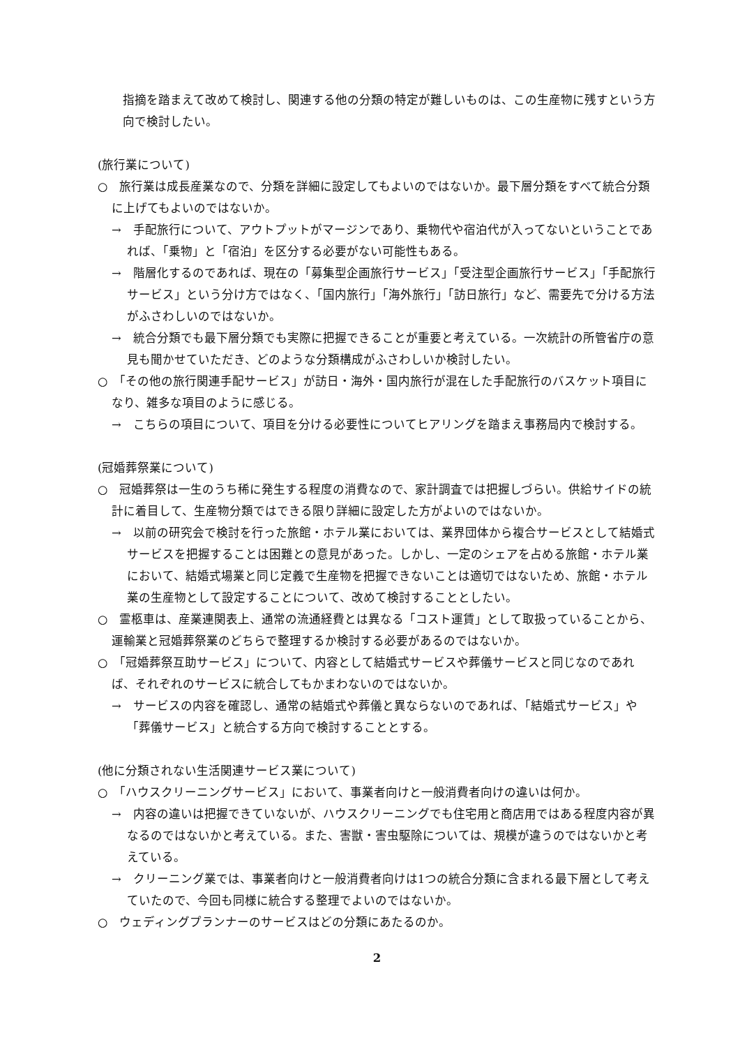指摘を踏まえて改めて検討し、関連する他の分類の特定が難しいものは、この生産物に残すという方向で検討したい。
(旅行業について)
○　旅行業は成長産業なので、分類を詳細に設定してもよいのではないか。最下層分類をすべて統合分類に上げてもよいのではないか。
→　手配旅行について、アウトプットがマージンであり、乗物代や宿泊代が入ってないということであれば、「乗物」と「宿泊」を区分する必要がない可能性もある。
→　階層化するのであれば、現在の「募集型企画旅行サービス」「受注型企画旅行サービス」「手配旅行サービス」という分け方ではなく、「国内旅行」「海外旅行」「訪日旅行」など、需要先で分ける方法がふさわしいのではないか。
→　統合分類でも最下層分類でも実際に把握できることが重要と考えている。一次統計の所管省庁の意見も聞かせていただき、どのような分類構成がふさわしいか検討したい。
○　「その他の旅行関連手配サービス」が訪日・海外・国内旅行が混在した手配旅行のバスケット項目になり、雑多な項目のように感じる。
→　こちらの項目について、項目を分ける必要性についてヒアリングを踏まえ事務局内で検討する。
(冠婚葬祭業について)
○　冠婚葬祭は一生のうち稀に発生する程度の消費なので、家計調査では把握しづらい。供給サイドの統計に着目して、生産物分類ではできる限り詳細に設定した方がよいのではないか。
→　以前の研究会で検討を行った旅館・ホテル業においては、業界団体から複合サービスとして結婚式サービスを把握することは困難との意見があった。しかし、一定のシェアを占める旅館・ホテル業において、結婚式場業と同じ定義で生産物を把握できないことは適切ではないため、旅館・ホテル業の生産物として設定することについて、改めて検討することとしたい。
○　霊柩車は、産業連関表上、通常の流通経費とは異なる「コスト運賃」として取扱っていることから、運輸業と冠婚葬祭業のどちらで整理するか検討する必要があるのではないか。
○　「冠婚葬祭互助サービス」について、内容として結婚式サービスや葬儀サービスと同じなのであれば、それぞれのサービスに統合してもかまわないのではないか。
→　サービスの内容を確認し、通常の結婚式や葬儀と異ならないのであれば、「結婚式サービス」や「葬儀サービス」と統合する方向で検討することとする。
(他に分類されない生活関連サービス業について)
○　「ハウスクリーニングサービス」において、事業者向けと一般消費者向けの違いは何か。
→　内容の違いは把握できていないが、ハウスクリーニングでも住宅用と商店用ではある程度内容が異なるのではないかと考えている。また、害獣・害虫駆除については、規模が違うのではないかと考えている。
→　クリーニング業では、事業者向けと一般消費者向けは1つの統合分類に含まれる最下層として考えていたので、今回も同様に統合する整理でよいのではないか。
○　ウェディングプランナーのサービスはどの分類にあたるのか。
2